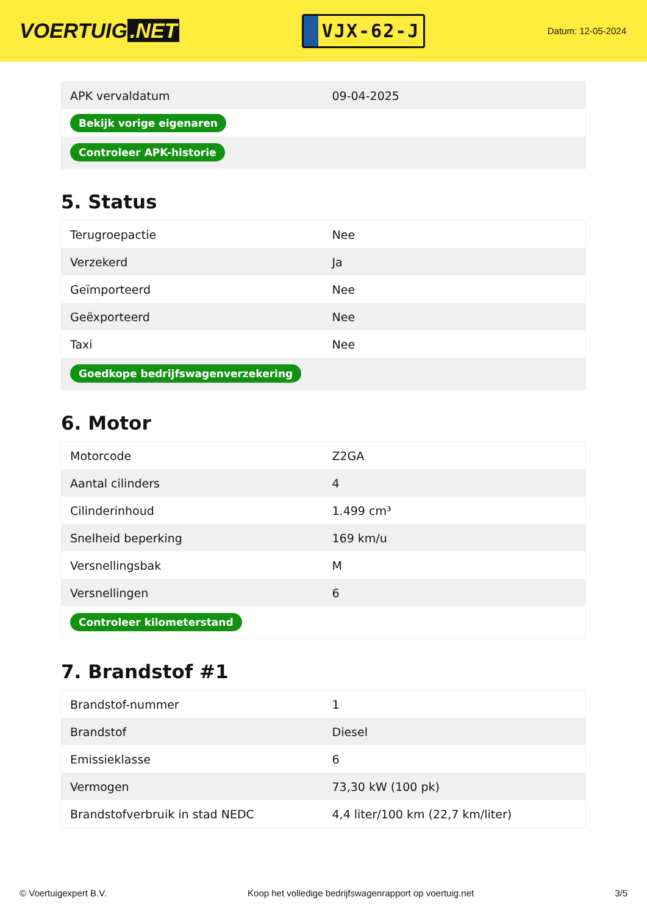VOERTUIG.NET
VJX-62-J
Datum: 12-05-2024
| APK vervaldatum | 09-04-2025 |
| Bekijk vorige eigenaren | |
| Controleer APK-historie | |
5. Status
| Terugroepactie | Nee |
| Verzekerd | Ja |
| Geïmporteerd | Nee |
| Geëxporteerd | Nee |
| Taxi | Nee |
| Goedkope bedrijfswagenverzekering | |
6. Motor
| Motorcode | Z2GA |
| Aantal cilinders | 4 |
| Cilinderinhoud | 1.499 cm³ |
| Snelheid beperking | 169 km/u |
| Versnellingsbak | M |
| Versnellingen | 6 |
| Controleer kilometerstand | |
7. Brandstof #1
| Brandstof-nummer | 1 |
| Brandstof | Diesel |
| Emissieklasse | 6 |
| Vermogen | 73,30 kW (100 pk) |
| Brandstofverbruik in stad NEDC | 4,4 liter/100 km (22,7 km/liter) |
© Voertuigexpert B.V. Koop het volledige bedrijfswagenrapport op voertuig.net 3/5